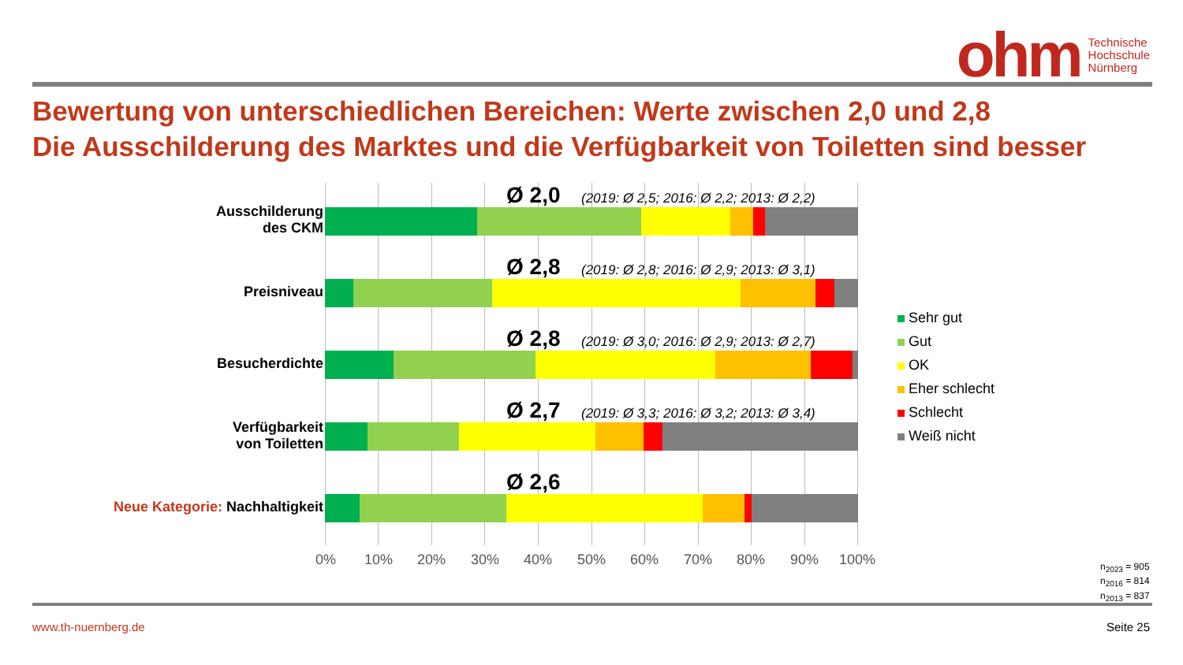ohm
Technische
Hochschule
Nürnberg
Bewertung von unterschiedlichen Bereichen: Werte zwischen 2,0 und 2,8
Die Ausschilderung des Marktes und die Verfügbarkeit von Toiletten sind besser
Ausschilderung
des CKM
Preisniveau
Besucherdichte
Verfügbarkeit
von Toiletten
Neue Kategorie: Nachhaltigkeit
Ø 2,0
(2019: Ø 2,5; 2016: Ø 2,2; 2013: Ø 2,2)
Ø 2,8
(2019: Ø 2,8; 2016: Ø 2,9; 2013: Ø 3,1)
Ø 2,8
(2019: Ø 3,0; 2016: Ø 2,9; 2013: Ø 2,7)
Ø 2,7
(2019: Ø 3,3; 2016: Ø 3,2; 2013: Ø 3,4)
Ø 2,6
0% 10% 20% 30% 40% 50% 60% 70% 80% 90% 100%
Sehr gut
Gut
OK
Eher schlecht
Schlecht
Weiß nicht
n<sub>2023</sub> = 905
n<sub>2016</sub> = 814
n<sub>2013</sub> = 837
www.th-nuernberg.de Seite 25